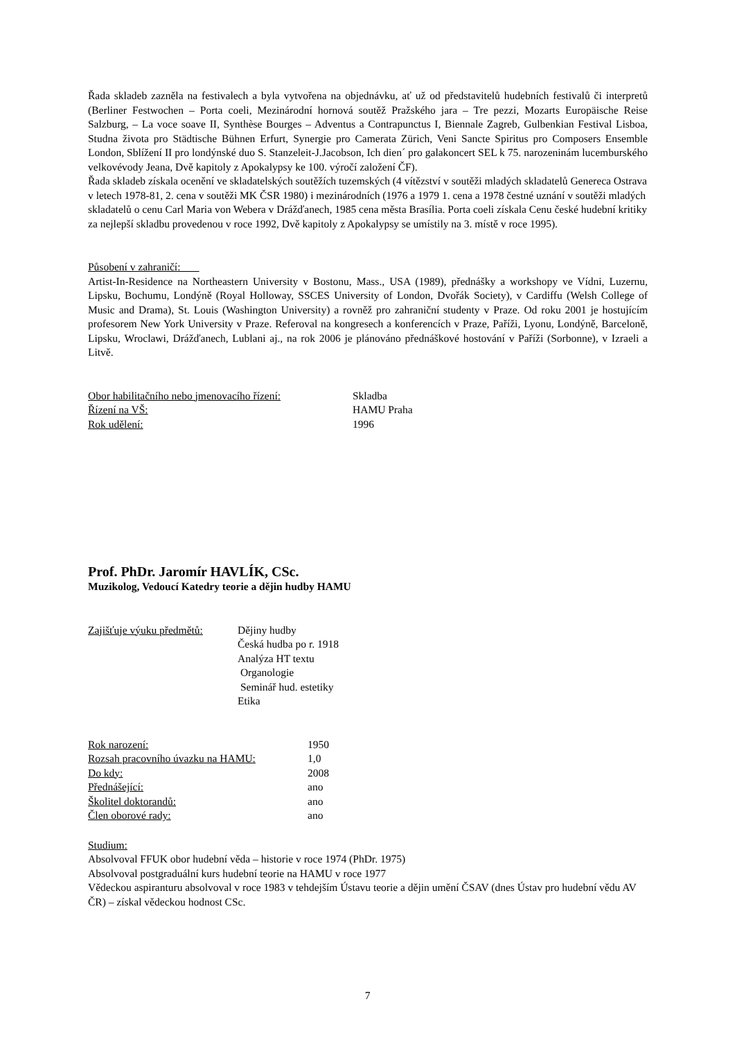Řada skladeb zazněla na festivalech a byla vytvořena na objednávku, ať už od představitelů hudebních festivalů či interpretů (Berliner Festwochen – Porta coeli, Mezinárodní hornová soutěž Pražského jara – Tre pezzi, Mozarts Europäische Reise Salzburg, – La voce soave II, Synthèse Bourges – Adventus a Contrapunctus I, Biennale Zagreb, Gulbenkian Festival Lisboa, Studna života pro Städtische Bühnen Erfurt, Synergie pro Camerata Zürich, Veni Sancte Spiritus pro Composers Ensemble London, Sblížení II pro londýnské duo S. Stanzeleit-J.Jacobson, Ich dien´ pro galakoncert SEL k 75. narozeninám lucemburského velkovévody Jeana, Dvě kapitoly z Apokalypsy ke 100. výročí založení ČF).
Řada skladeb získala ocenění ve skladatelských soutěžích tuzemských (4 vítězství v soutěži mladých skladatelů Genereca Ostrava v letech 1978-81, 2. cena v soutěži MK ČSR 1980) i mezinárodních (1976 a 1979 1. cena a 1978 čestné uznání v soutěži mladých skladatelů o cenu Carl Maria von Webera v Drážďanech, 1985 cena města Brasília. Porta coeli získala Cenu české hudební kritiky za nejlepší skladbu provedenou v roce 1992, Dvě kapitoly z Apokalypsy se umístily na 3. místě v roce 1995).
Působení v zahraničí:
Artist-In-Residence na Northeastern University v Bostonu, Mass., USA (1989), přednášky a workshopy ve Vídni, Luzernu, Lipsku, Bochumu, Londýně (Royal Holloway, SSCES University of London, Dvořák Society), v Cardiffu (Welsh College of Music and Drama), St. Louis (Washington University) a rovněž pro zahraniční studenty v Praze. Od roku 2001 je hostujícím profesorem New York University v Praze. Referoval na kongresech a konferencích v Praze, Paříži, Lyonu, Londýně, Barceloně, Lipsku, Wroclawi, Drážďanech, Lublani aj., na rok 2006 je plánováno přednáškové hostování v Paříži (Sorbonne), v Izraeli a Litvě.
Obor habilitačního nebo jmenovacího řízení: Skladba
Řízení na VŠ: HAMU Praha
Rok udělení: 1996
Prof. PhDr. Jaromír HAVLÍK, CSc.
Muzikolog, Vedoucí Katedry teorie a dějin hudby HAMU
Zajišťuje výuku předmětů: Dějiny hudby
Česká hudba po r. 1918
Analýza HT textu
Organologie
Seminář hud. estetiky
Etika
Rok narození: 1950
Rozsah pracovního úvazku na HAMU: 1,0
Do kdy: 2008
Přednášející: ano
Školitel doktorandů: ano
Člen oborové rady: ano
Studium:
Absolvoval FFUK obor hudební věda – historie v roce 1974 (PhDr. 1975)
Absolvoval postgraduální kurs hudební teorie na HAMU v roce 1977
Vědeckou aspiranturu absolvoval v roce 1983 v tehdejším Ústavu teorie a dějin umění ČSAV (dnes Ústav pro hudební vědu AV ČR) – získal vědeckou hodnost CSc.
7